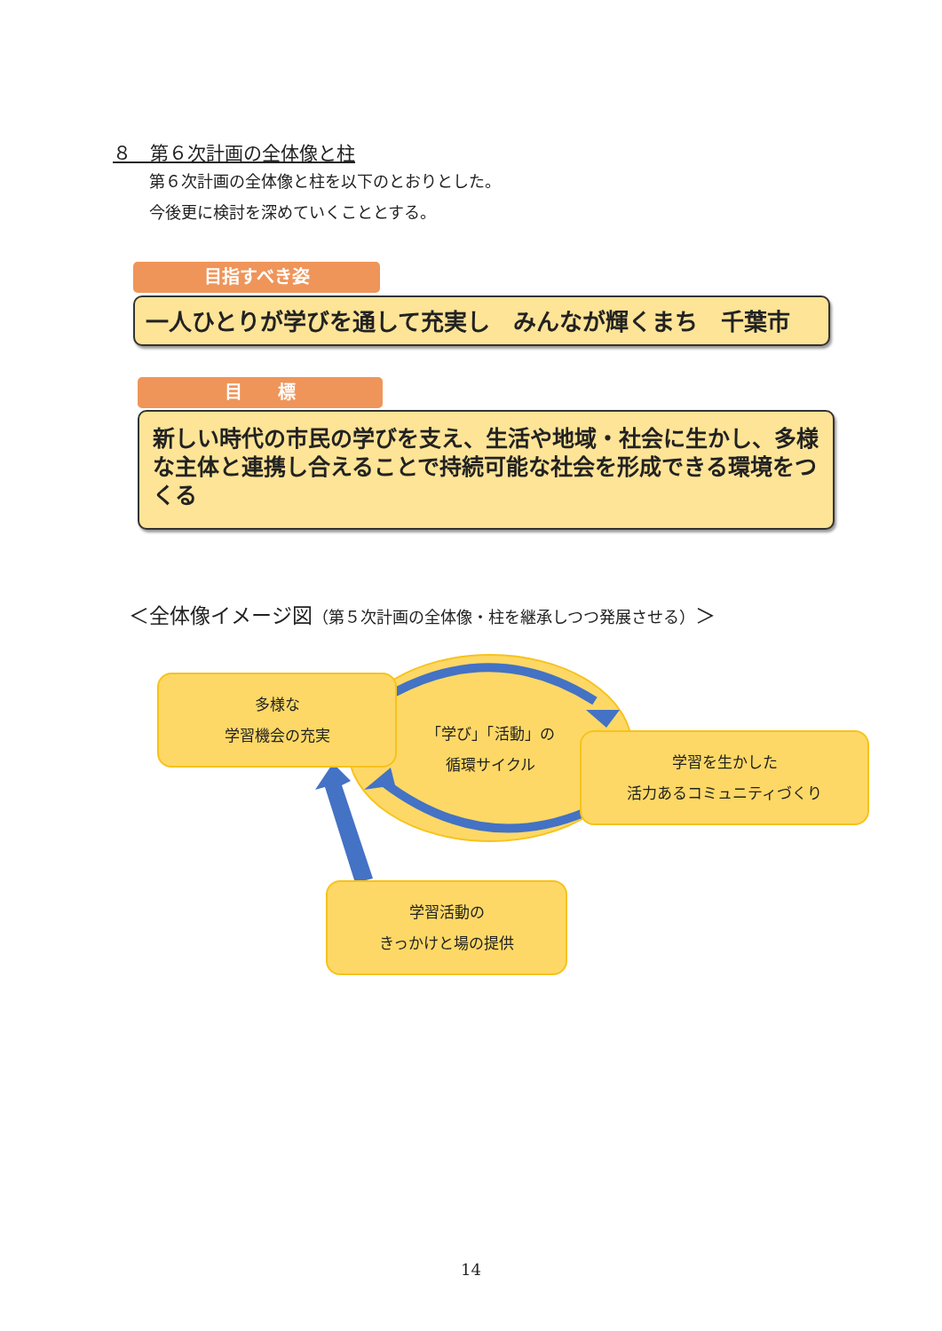８　第６次計画の全体像と柱
第６次計画の全体像と柱を以下のとおりとした。
今後更に検討を深めていくこととする。
目指すべき姿
一人ひとりが学びを通して充実し　みんなが輝くまち　千葉市
目　　標
新しい時代の市民の学びを支え、生活や地域・社会に生かし、多様な主体と連携し合えることで持続可能な社会を形成できる環境をつくる
＜全体像イメージ図（第５次計画の全体像・柱を継承しつつ発展させる）＞
多様な
学習機会の充実
「学び」「活動」の
循環サイクル
学習を生かした
活力あるコミュニティづくり
学習活動の
きっかけと場の提供
14